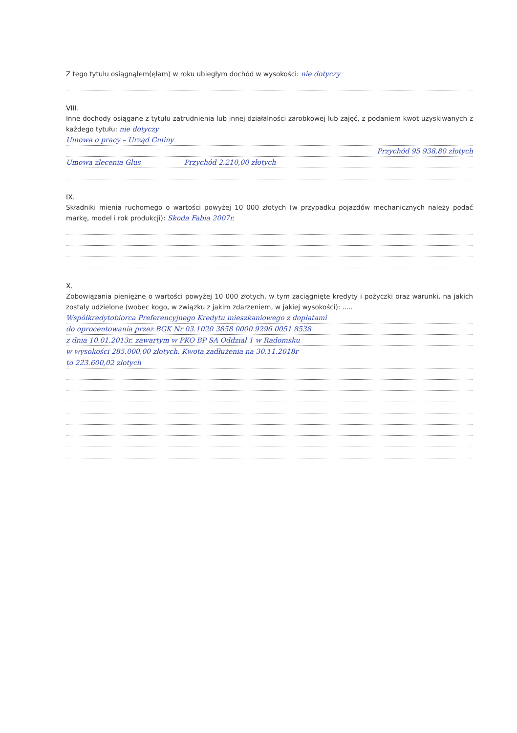Z tego tytułu osiągnąłem(ęłam) w roku ubiegłym dochód w wysokości: nie dotyczy
VIII.
Inne dochody osiągane z tytułu zatrudnienia lub innej działalności zarobkowej lub zajęć, z podaniem kwot uzyskiwanych z każdego tytułu: nie dotyczy
Umowa o pracy – Urząd Gminy
Przychód 95 938,80 złotych
Umowa zlecenia Glus Przychód 2.210,00 złotych
IX.
Składniki mienia ruchomego o wartości powyżej 10 000 złotych (w przypadku pojazdów mechanicznych należy podać markę, model i rok produkcji): Skoda Fabia 2007r.
X.
Zobowiązania pieniężne o wartości powyżej 10 000 złotych, w tym zaciągnięte kredyty i pożyczki oraz warunki, na jakich zostały udzielone (wobec kogo, w związku z jakim zdarzeniem, w jakiej wysokości): .....
Współkredytobiorca Preferencyjnego Kredytu mieszkaniowego z dopłatami
do oprocentowania przez BGK Nr 03.1020 3858 0000 9296 0051 8538
z dnia 10.01.2013r. zawartym w PKO BP SA Oddział 1 w Radomsku
w wysokości 285.000,00 złotych. Kwota zadłużenia na 30.11.2018r
to 223.600,02 złotych